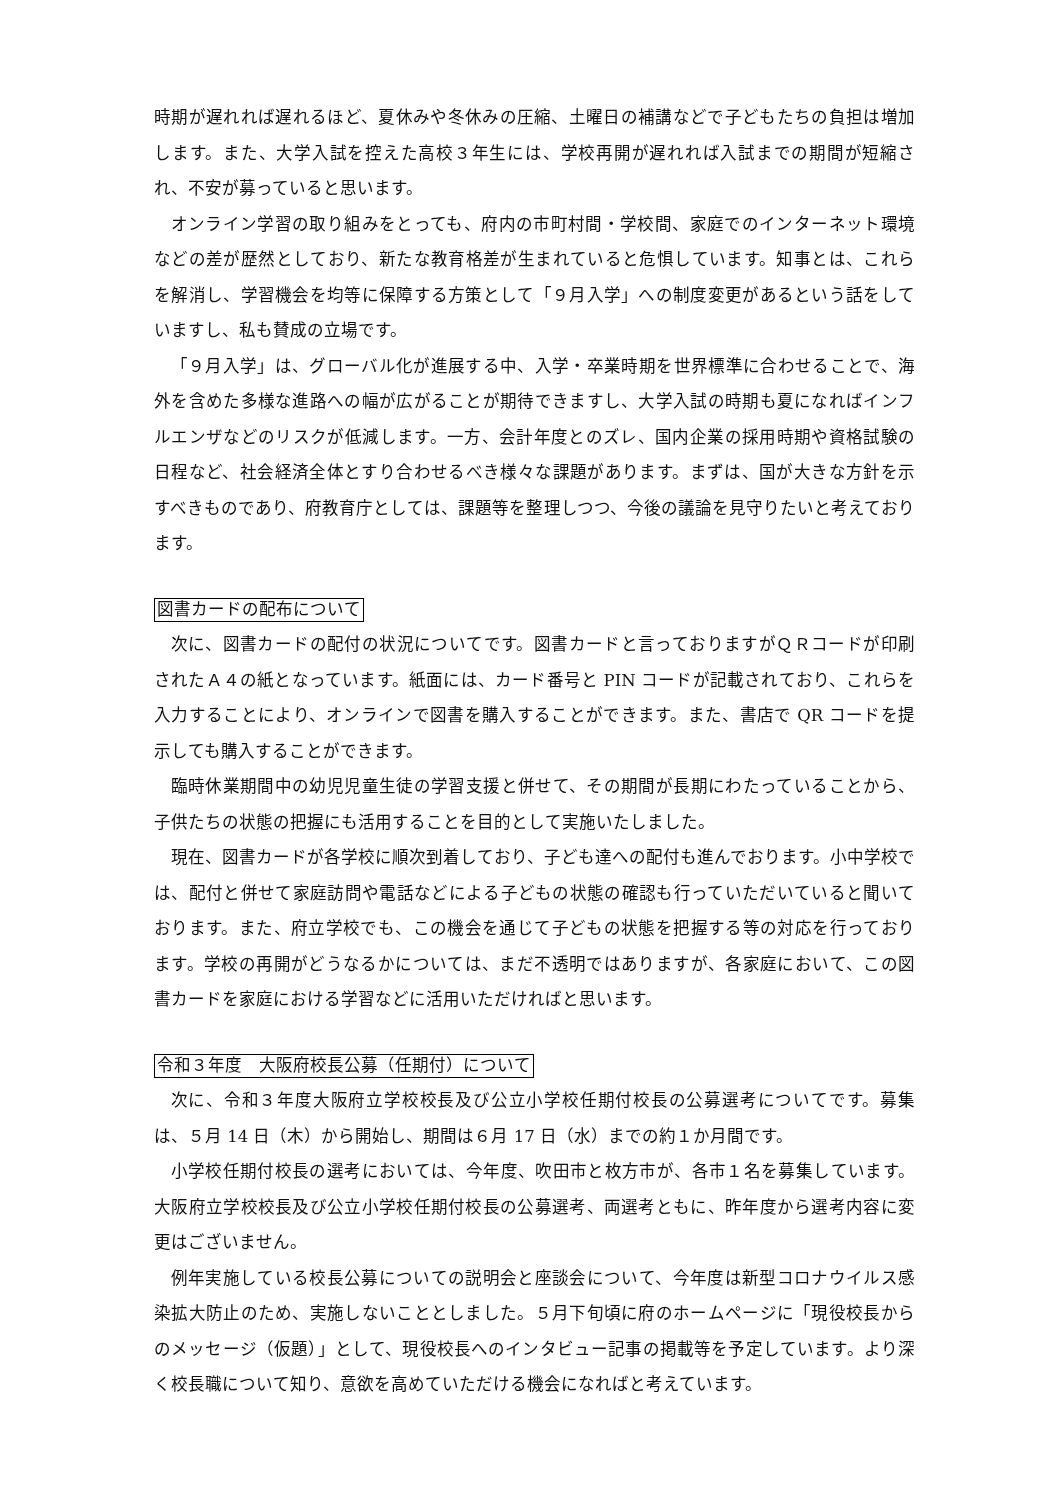時期が遅れれば遅れるほど、夏休みや冬休みの圧縮、土曜日の補講などで子どもたちの負担は増加します。また、大学入試を控えた高校３年生には、学校再開が遅れれば入試までの期間が短縮され、不安が募っていると思います。
オンライン学習の取り組みをとっても、府内の市町村間・学校間、家庭でのインターネット環境などの差が歴然としており、新たな教育格差が生まれていると危惧しています。知事とは、これらを解消し、学習機会を均等に保障する方策として「９月入学」への制度変更があるという話をしていますし、私も賛成の立場です。
「９月入学」は、グローバル化が進展する中、入学・卒業時期を世界標準に合わせることで、海外を含めた多様な進路への幅が広がることが期待できますし、大学入試の時期も夏になればインフルエンザなどのリスクが低減します。一方、会計年度とのズレ、国内企業の採用時期や資格試験の日程など、社会経済全体とすり合わせるべき様々な課題があります。まずは、国が大きな方針を示すべきものであり、府教育庁としては、課題等を整理しつつ、今後の議論を見守りたいと考えております。
図書カードの配布について
次に、図書カードの配付の状況についてです。図書カードと言っておりますがＱＲコードが印刷されたＡ４の紙となっています。紙面には、カード番号と PIN コードが記載されており、これらを入力することにより、オンラインで図書を購入することができます。また、書店で QR コードを提示しても購入することができます。
臨時休業期間中の幼児児童生徒の学習支援と併せて、その期間が長期にわたっていることから、子供たちの状態の把握にも活用することを目的として実施いたしました。
現在、図書カードが各学校に順次到着しており、子ども達への配付も進んでおります。小中学校では、配付と併せて家庭訪問や電話などによる子どもの状態の確認も行っていただいていると聞いております。また、府立学校でも、この機会を通じて子どもの状態を把握する等の対応を行っております。学校の再開がどうなるかについては、まだ不透明ではありますが、各家庭において、この図書カードを家庭における学習などに活用いただければと思います。
令和３年度　大阪府校長公募（任期付）について
次に、令和３年度大阪府立学校校長及び公立小学校任期付校長の公募選考についてです。募集は、５月 14 日（木）から開始し、期間は６月 17 日（水）までの約１か月間です。
小学校任期付校長の選考においては、今年度、吹田市と枚方市が、各市１名を募集しています。大阪府立学校校長及び公立小学校任期付校長の公募選考、両選考ともに、昨年度から選考内容に変更はございません。
例年実施している校長公募についての説明会と座談会について、今年度は新型コロナウイルス感染拡大防止のため、実施しないこととしました。５月下旬頃に府のホームページに「現役校長からのメッセージ（仮題）」として、現役校長へのインタビュー記事の掲載等を予定しています。より深く校長職について知り、意欲を高めていただける機会になればと考えています。